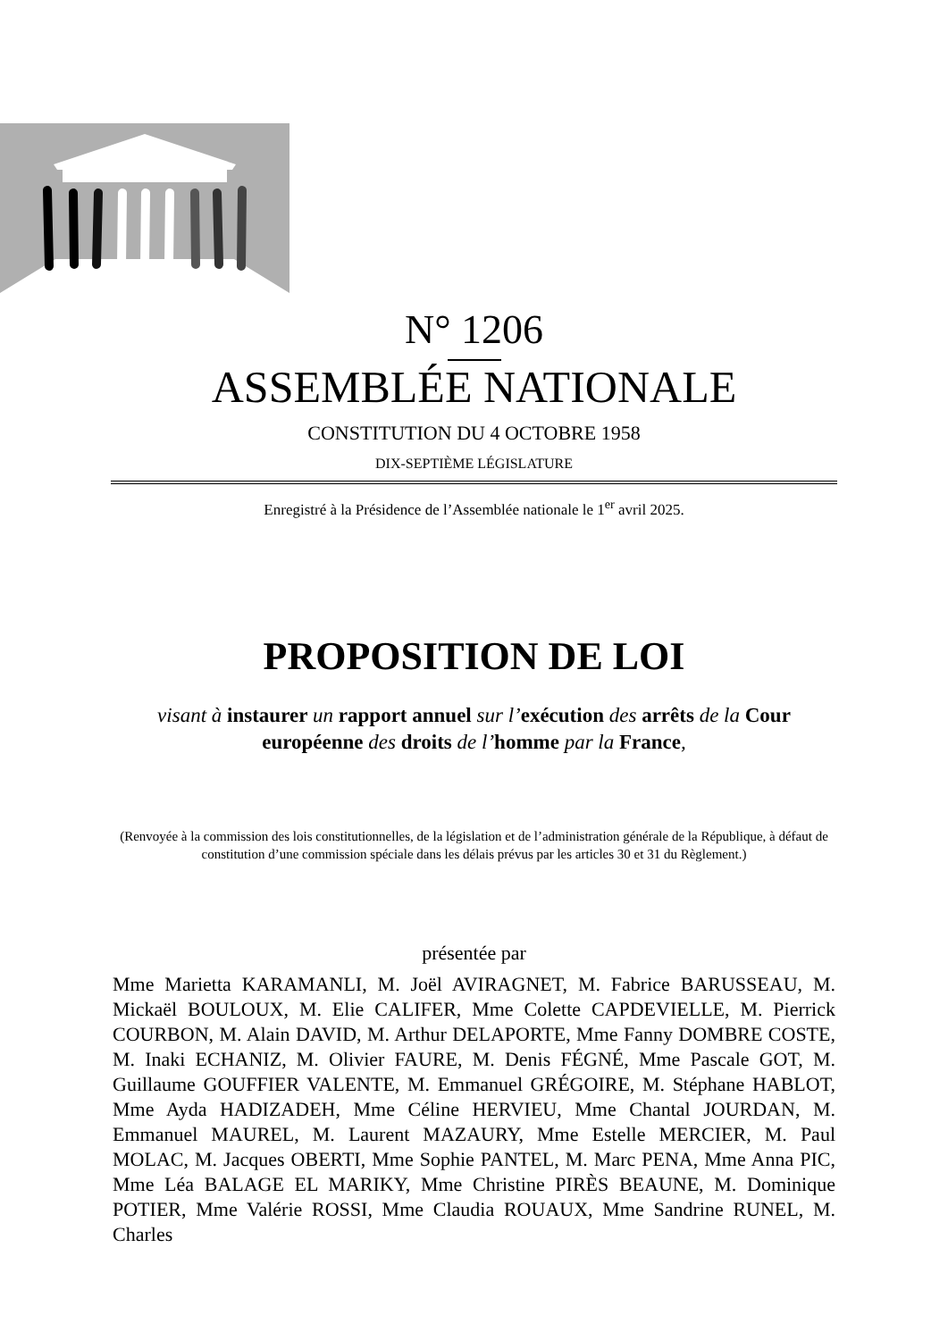N° 1206
ASSEMBLÉE NATIONALE
CONSTITUTION DU 4 OCTOBRE 1958
DIX-SEPTIÈME LÉGISLATURE
Enregistré à la Présidence de l’Assemblée nationale le 1<sup>er</sup> avril 2025.
PROPOSITION DE LOI
visant à instaurer un rapport annuel sur l’exécution des arrêts de la Cour européenne des droits de l’homme par la France,
(Renvoyée à la commission des lois constitutionnelles, de la législation et de l’administration générale de la République, à défaut de constitution d’une commission spéciale dans les délais prévus par les articles 30 et 31 du Règlement.)
présentée par
Mme Marietta KARAMANLI, M. Joël AVIRAGNET, M. Fabrice BARUSSEAU, M. Mickaël BOULOUX, M. Elie CALIFER, Mme Colette CAPDEVIELLE, M. Pierrick COURBON, M. Alain DAVID, M. Arthur DELAPORTE, Mme Fanny DOMBRE COSTE, M. Inaki ECHANIZ, M. Olivier FAURE, M. Denis FÉGNÉ, Mme Pascale GOT, M. Guillaume GOUFFIER VALENTE, M. Emmanuel GRÉGOIRE, M. Stéphane HABLOT, Mme Ayda HADIZADEH, Mme Céline HERVIEU, Mme Chantal JOURDAN, M. Emmanuel MAUREL, M. Laurent MAZAURY, Mme Estelle MERCIER, M. Paul MOLAC, M. Jacques OBERTI, Mme Sophie PANTEL, M. Marc PENA, Mme Anna PIC, Mme Léa BALAGE EL MARIKY, Mme Christine PIRÈS BEAUNE, M. Dominique POTIER, Mme Valérie ROSSI, Mme Claudia ROUAUX, Mme Sandrine RUNEL, M. Charles